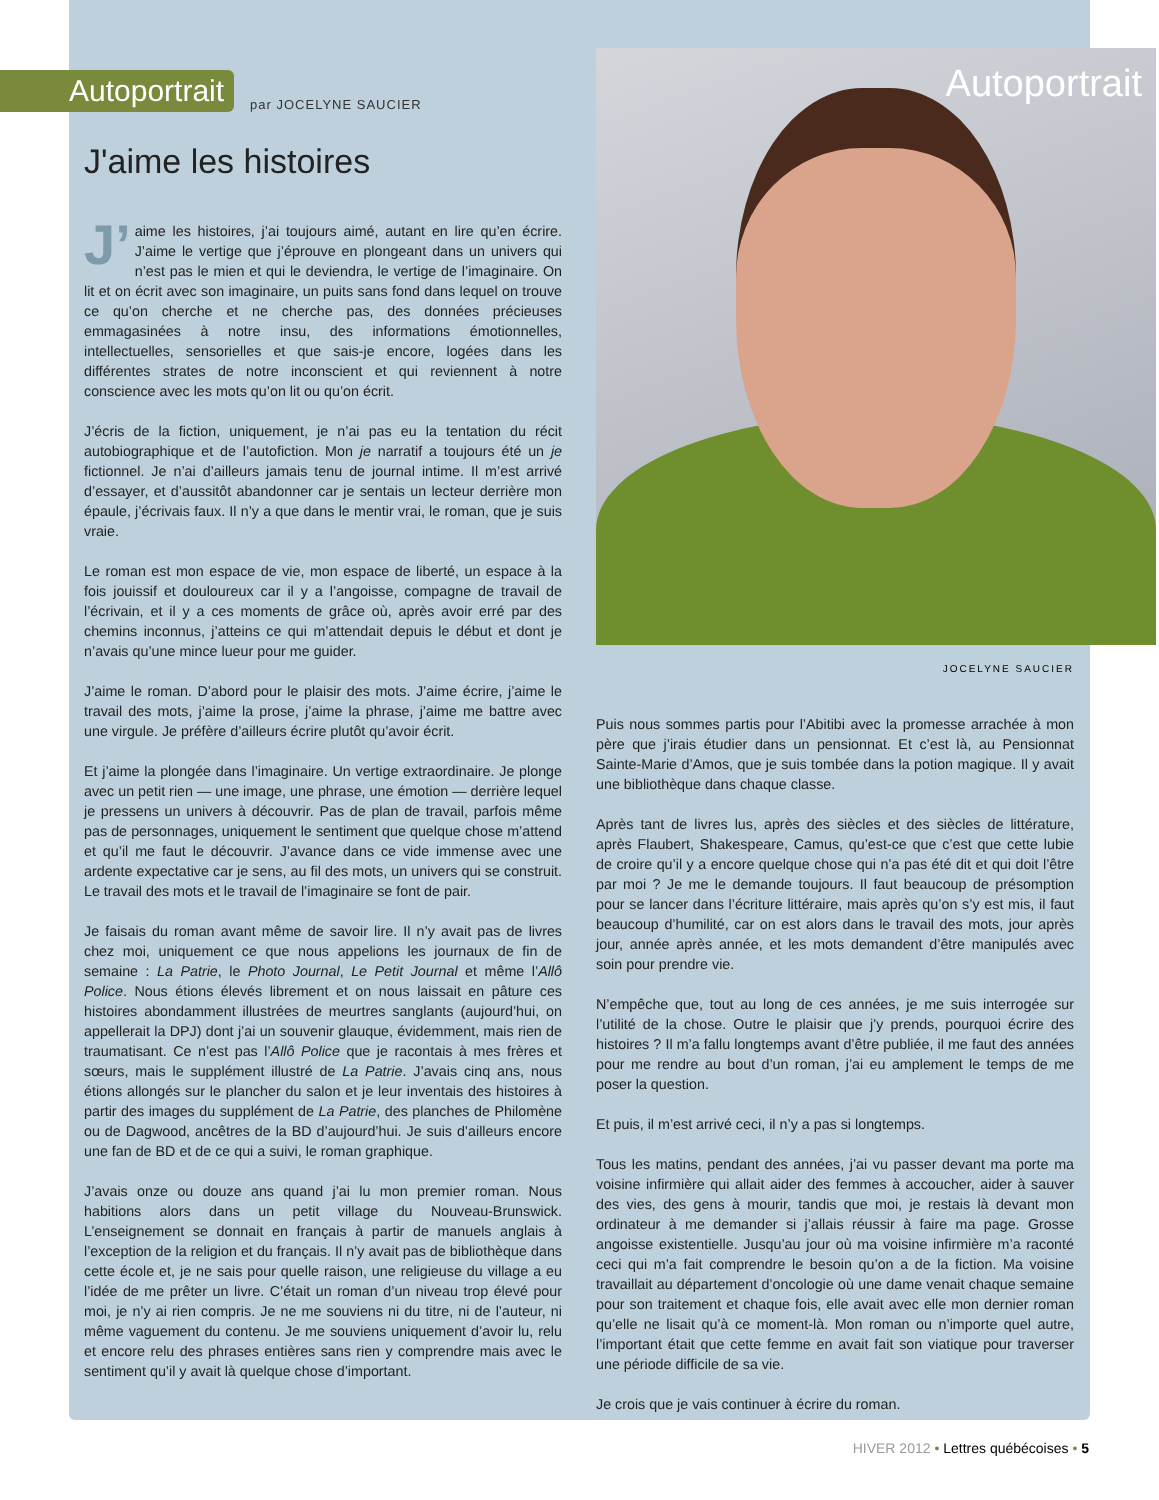Autoportrait par JOCELYNE SAUCIER
J'aime les histoires
J’ aime les histoires, j’ai toujours aimé, autant en lire qu’en écrire. J’aime le vertige que j’éprouve en plongeant dans un univers qui n’est pas le mien et qui le deviendra, le vertige de l’imaginaire. On lit et on écrit avec son imaginaire, un puits sans fond dans lequel on trouve ce qu’on cherche et ne cherche pas, des données précieuses emmagasinées à notre insu, des informations émotionnelles, intellectuelles, sensorielles et que sais-je encore, logées dans les différentes strates de notre inconscient et qui reviennent à notre conscience avec les mots qu’on lit ou qu’on écrit.
J’écris de la fiction, uniquement, je n’ai pas eu la tentation du récit autobiographique et de l’autofiction. Mon je narratif a toujours été un je fictionnel. Je n’ai d’ailleurs jamais tenu de journal intime. Il m’est arrivé d’essayer, et d’aussitôt abandonner car je sentais un lecteur derrière mon épaule, j’écrivais faux. Il n’y a que dans le mentir vrai, le roman, que je suis vraie.
Le roman est mon espace de vie, mon espace de liberté, un espace à la fois jouissif et douloureux car il y a l’angoisse, compagne de travail de l’écrivain, et il y a ces moments de grâce où, après avoir erré par des chemins inconnus, j’atteins ce qui m’attendait depuis le début et dont je n’avais qu’une mince lueur pour me guider.
J’aime le roman. D’abord pour le plaisir des mots. J’aime écrire, j’aime le travail des mots, j’aime la prose, j’aime la phrase, j’aime me battre avec une virgule. Je préfère d’ailleurs écrire plutôt qu’avoir écrit.
Et j’aime la plongée dans l’imaginaire. Un vertige extraordinaire. Je plonge avec un petit rien — une image, une phrase, une émotion — derrière lequel je pressens un univers à découvrir. Pas de plan de travail, parfois même pas de personnages, uniquement le sentiment que quelque chose m’attend et qu’il me faut le découvrir. J’avance dans ce vide immense avec une ardente expectative car je sens, au fil des mots, un univers qui se construit. Le travail des mots et le travail de l’imaginaire se font de pair.
Je faisais du roman avant même de savoir lire. Il n’y avait pas de livres chez moi, uniquement ce que nous appelions les journaux de fin de semaine : La Patrie, le Photo Journal, Le Petit Journal et même l’Allô Police. Nous étions élevés librement et on nous laissait en pâture ces histoires abondamment illustrées de meurtres sanglants (aujourd’hui, on appellerait la DPJ) dont j’ai un souvenir glauque, évidemment, mais rien de traumatisant. Ce n’est pas l’Allô Police que je racontais à mes frères et sœurs, mais le supplément illustré de La Patrie. J’avais cinq ans, nous étions allongés sur le plancher du salon et je leur inventais des histoires à partir des images du supplément de La Patrie, des planches de Philomène ou de Dagwood, ancêtres de la BD d’aujourd’hui. Je suis d’ailleurs encore une fan de BD et de ce qui a suivi, le roman graphique.
J’avais onze ou douze ans quand j’ai lu mon premier roman. Nous habitions alors dans un petit village du Nouveau-Brunswick. L’enseignement se donnait en français à partir de manuels anglais à l’exception de la religion et du français. Il n’y avait pas de bibliothèque dans cette école et, je ne sais pour quelle raison, une religieuse du village a eu l’idée de me prêter un livre. C’était un roman d’un niveau trop élevé pour moi, je n’y ai rien compris. Je ne me souviens ni du titre, ni de l’auteur, ni même vaguement du contenu. Je me souviens uniquement d’avoir lu, relu et encore relu des phrases entières sans rien y comprendre mais avec le sentiment qu’il y avait là quelque chose d’important.
Autoportrait
JOCELYNE SAUCIER
Puis nous sommes partis pour l’Abitibi avec la promesse arrachée à mon père que j’irais étudier dans un pensionnat. Et c’est là, au Pensionnat Sainte-Marie d’Amos, que je suis tombée dans la potion magique. Il y avait une bibliothèque dans chaque classe.
Après tant de livres lus, après des siècles et des siècles de littérature, après Flaubert, Shakespeare, Camus, qu’est-ce que c’est que cette lubie de croire qu’il y a encore quelque chose qui n’a pas été dit et qui doit l’être par moi ? Je me le demande toujours. Il faut beaucoup de présomption pour se lancer dans l’écriture littéraire, mais après qu’on s’y est mis, il faut beaucoup d’humilité, car on est alors dans le travail des mots, jour après jour, année après année, et les mots demandent d’être manipulés avec soin pour prendre vie.
N’empêche que, tout au long de ces années, je me suis interrogée sur l’utilité de la chose. Outre le plaisir que j’y prends, pourquoi écrire des histoires ? Il m’a fallu longtemps avant d’être publiée, il me faut des années pour me rendre au bout d’un roman, j’ai eu amplement le temps de me poser la question.
Et puis, il m’est arrivé ceci, il n’y a pas si longtemps.
Tous les matins, pendant des années, j’ai vu passer devant ma porte ma voisine infirmière qui allait aider des femmes à accoucher, aider à sauver des vies, des gens à mourir, tandis que moi, je restais là devant mon ordinateur à me demander si j’allais réussir à faire ma page. Grosse angoisse existentielle. Jusqu’au jour où ma voisine infirmière m’a raconté ceci qui m’a fait comprendre le besoin qu’on a de la fiction. Ma voisine travaillait au département d’oncologie où une dame venait chaque semaine pour son traitement et chaque fois, elle avait avec elle mon dernier roman qu’elle ne lisait qu’à ce moment-là. Mon roman ou n’importe quel autre, l’important était que cette femme en avait fait son viatique pour traverser une période difficile de sa vie.
Je crois que je vais continuer à écrire du roman.
HIVER 2012 • Lettres québécoises • 5